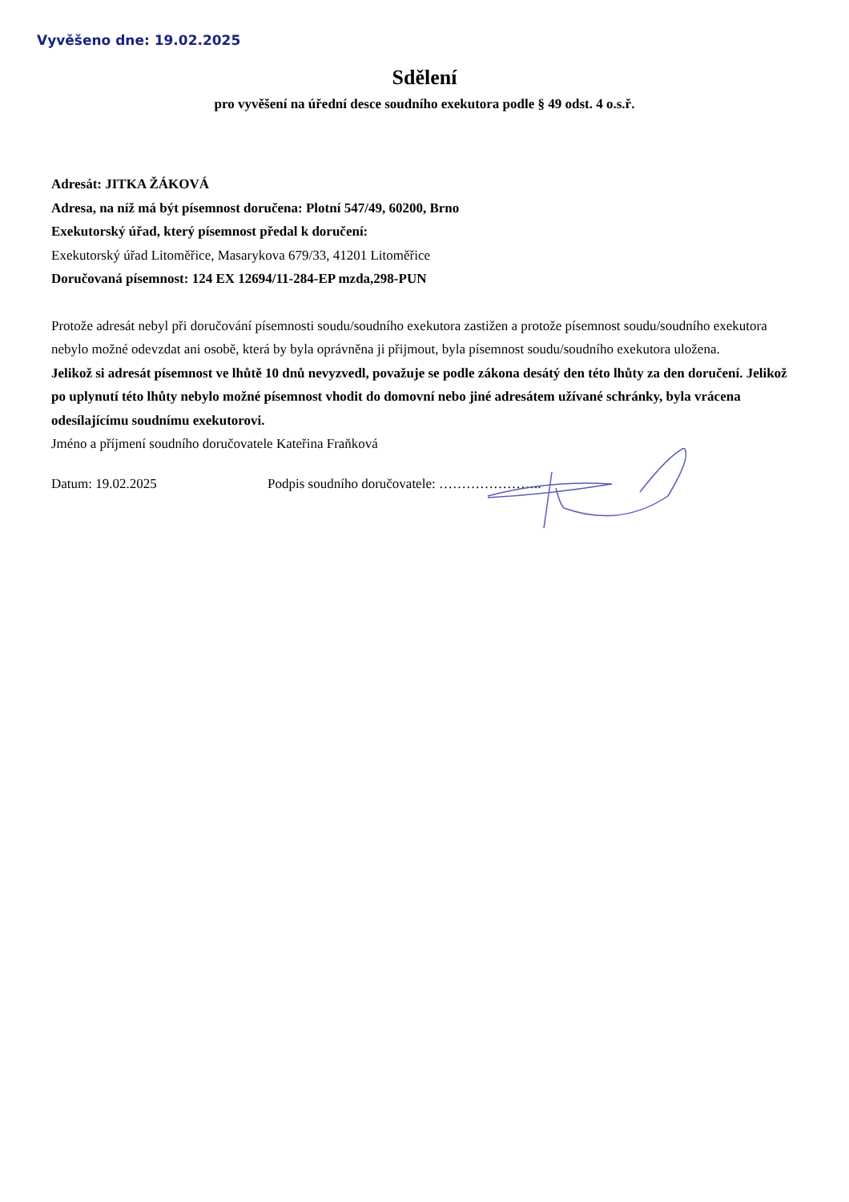Vyvěšeno dne: 19.02.2025
Sdělení
pro vyvěšení na úřední desce soudního exekutora podle § 49 odst. 4 o.s.ř.
Adresát: JITKA ŽÁKOVÁ
Adresa, na níž má být písemnost doručena: Plotní 547/49, 60200, Brno
Exekutorský úřad, který písemnost předal k doručení:
Exekutorský úřad Litoměřice, Masarykova 679/33, 41201 Litoměřice
Doručovaná písemnost: 124 EX 12694/11-284-EP mzda,298-PUN
Protože adresát nebyl při doručování písemnosti soudu/soudního exekutora zastižen a protože písemnost soudu/soudního exekutora nebylo možné odevzdat ani osobě, která by byla oprávněna ji přijmout, byla písemnost soudu/soudního exekutora uložena.
Jelikož si adresát písemnost ve lhůtě 10 dnů nevyzvedl, považuje se podle zákona desátý den této lhůty za den doručení. Jelikož po uplynutí této lhůty nebylo možné písemnost vhodit do domovní nebo jiné adresátem užívané schránky, byla vrácena odesílajícímu soudnímu exekutorovi.
Jméno a příjmení soudního doručovatele Kateřina Fraňková
Datum: 19.02.2025 Podpis soudního doručovatele: …………………..